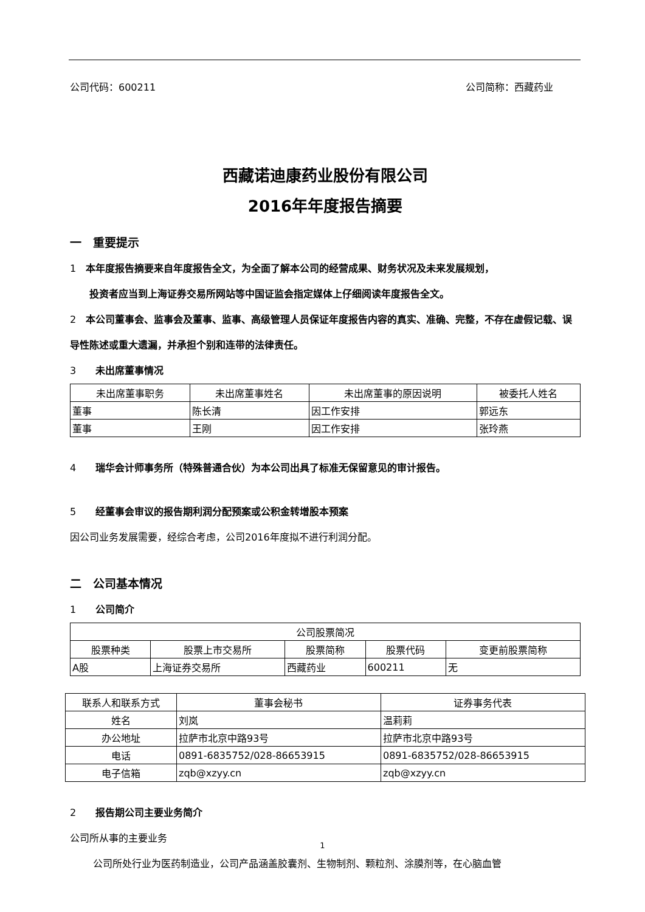公司代码：600211 公司简称：西藏药业
西藏诺迪康药业股份有限公司
2016年年度报告摘要
一　重要提示
1　本年度报告摘要来自年度报告全文，为全面了解本公司的经营成果、财务状况及未来发展规划，
投资者应当到上海证券交易所网站等中国证监会指定媒体上仔细阅读年度报告全文。
2　本公司董事会、监事会及董事、监事、高级管理人员保证年度报告内容的真实、准确、完整，不存在虚假记载、误导性陈述或重大遗漏，并承担个别和连带的法律责任。
3　　未出席董事情况
| 未出席董事职务 | 未出席董事姓名 | 未出席董事的原因说明 | 被委托人姓名 |
| --- | --- | --- | --- |
| 董事 | 陈长清 | 因工作安排 | 郭远东 |
| 董事 | 王刚 | 因工作安排 | 张玲燕 |
4　　瑞华会计师事务所（特殊普通合伙）为本公司出具了标准无保留意见的审计报告。
5　　经董事会审议的报告期利润分配预案或公积金转增股本预案
因公司业务发展需要，经综合考虑，公司2016年度拟不进行利润分配。
二　公司基本情况
1　　公司简介
| 公司股票简况 | | | | |
| --- | --- | --- | --- | --- |
| 股票种类 | 股票上市交易所 | 股票简称 | 股票代码 | 变更前股票简称 |
| A股 | 上海证券交易所 | 西藏药业 | 600211 | 无 |
| 联系人和联系方式 | 董事会秘书 | 证券事务代表 |
| --- | --- | --- |
| 姓名 | 刘岚 | 温莉莉 |
| 办公地址 | 拉萨市北京中路93号 | 拉萨市北京中路93号 |
| 电话 | 0891-6835752/028-86653915 | 0891-6835752/028-86653915 |
| 电子信箱 | zqb@xzyy.cn | zqb@xzyy.cn |
2　　报告期公司主要业务简介
公司所从事的主要业务
公司所处行业为医药制造业，公司产品涵盖胶囊剂、生物制剂、颗粒剂、涂膜剂等，在心脑血管
1